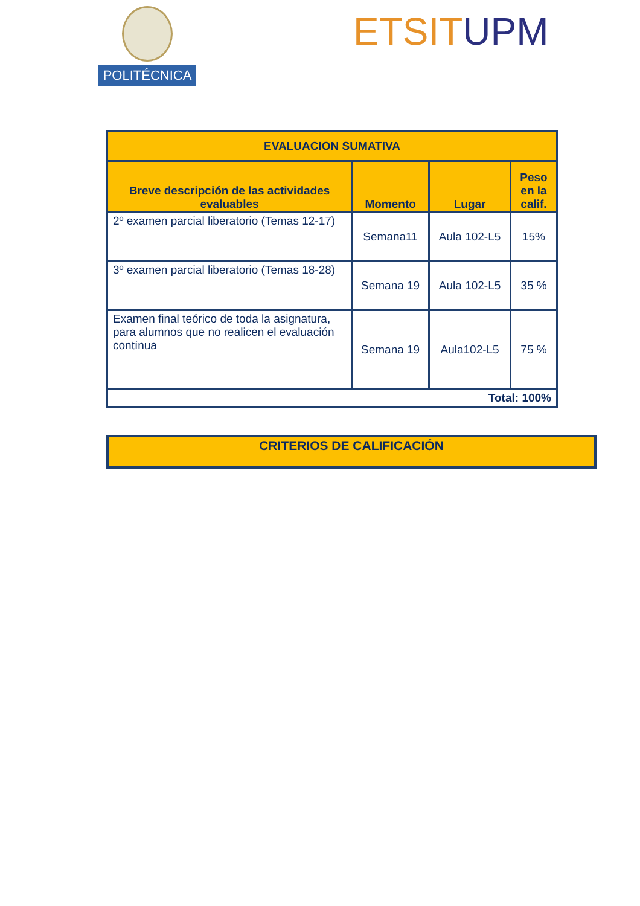POLITÉCNICA ETSIT UPM
| EVALUACION SUMATIVA | | | |
| --- | --- | --- | --- |
| Breve descripción de las actividades evaluables | Momento | Lugar | Peso en la calif. |
| 2º examen parcial liberatorio (Temas 12-17) | Semana11 | Aula 102-L5 | 15% |
| 3º examen parcial liberatorio (Temas 18-28) | Semana 19 | Aula 102-L5 | 35 % |
| Examen final teórico de toda la asignatura, para alumnos que no realicen el evaluación contínua | Semana 19 | Aula102-L5 | 75 % |
| Total: 100% | | | |
CRITERIOS DE CALIFICACIÓN